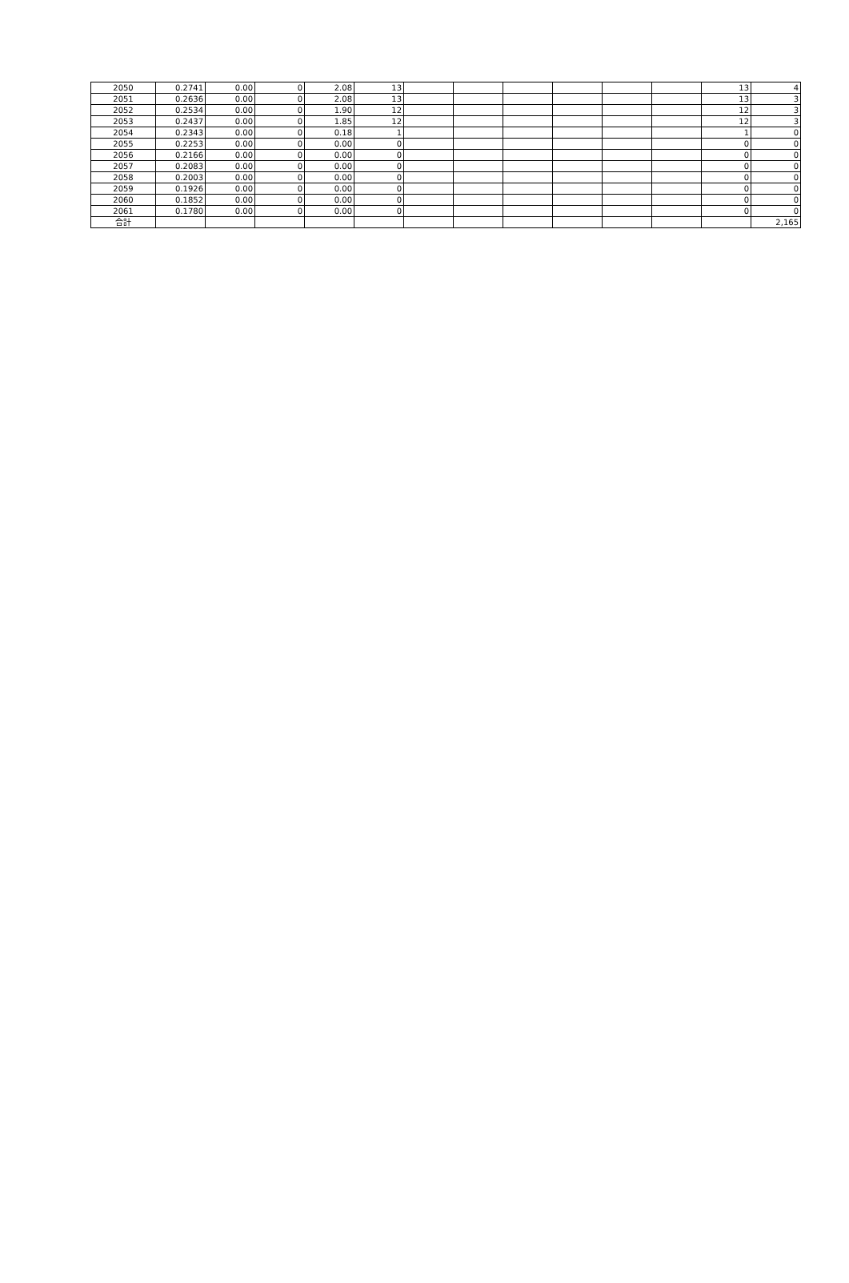| 2050 | 0.2741 | 0.00 | 0 | 2.08 | 13 | | | | | | | 13 | 4 |
| 2051 | 0.2636 | 0.00 | 0 | 2.08 | 13 | | | | | | | 13 | 3 |
| 2052 | 0.2534 | 0.00 | 0 | 1.90 | 12 | | | | | | | 12 | 3 |
| 2053 | 0.2437 | 0.00 | 0 | 1.85 | 12 | | | | | | | 12 | 3 |
| 2054 | 0.2343 | 0.00 | 0 | 0.18 | 1 | | | | | | | 1 | 0 |
| 2055 | 0.2253 | 0.00 | 0 | 0.00 | 0 | | | | | | | 0 | 0 |
| 2056 | 0.2166 | 0.00 | 0 | 0.00 | 0 | | | | | | | 0 | 0 |
| 2057 | 0.2083 | 0.00 | 0 | 0.00 | 0 | | | | | | | 0 | 0 |
| 2058 | 0.2003 | 0.00 | 0 | 0.00 | 0 | | | | | | | 0 | 0 |
| 2059 | 0.1926 | 0.00 | 0 | 0.00 | 0 | | | | | | | 0 | 0 |
| 2060 | 0.1852 | 0.00 | 0 | 0.00 | 0 | | | | | | | 0 | 0 |
| 2061 | 0.1780 | 0.00 | 0 | 0.00 | 0 | | | | | | | 0 | 0 |
| 合計 | | | | | | | | | | | | | 2,165 |